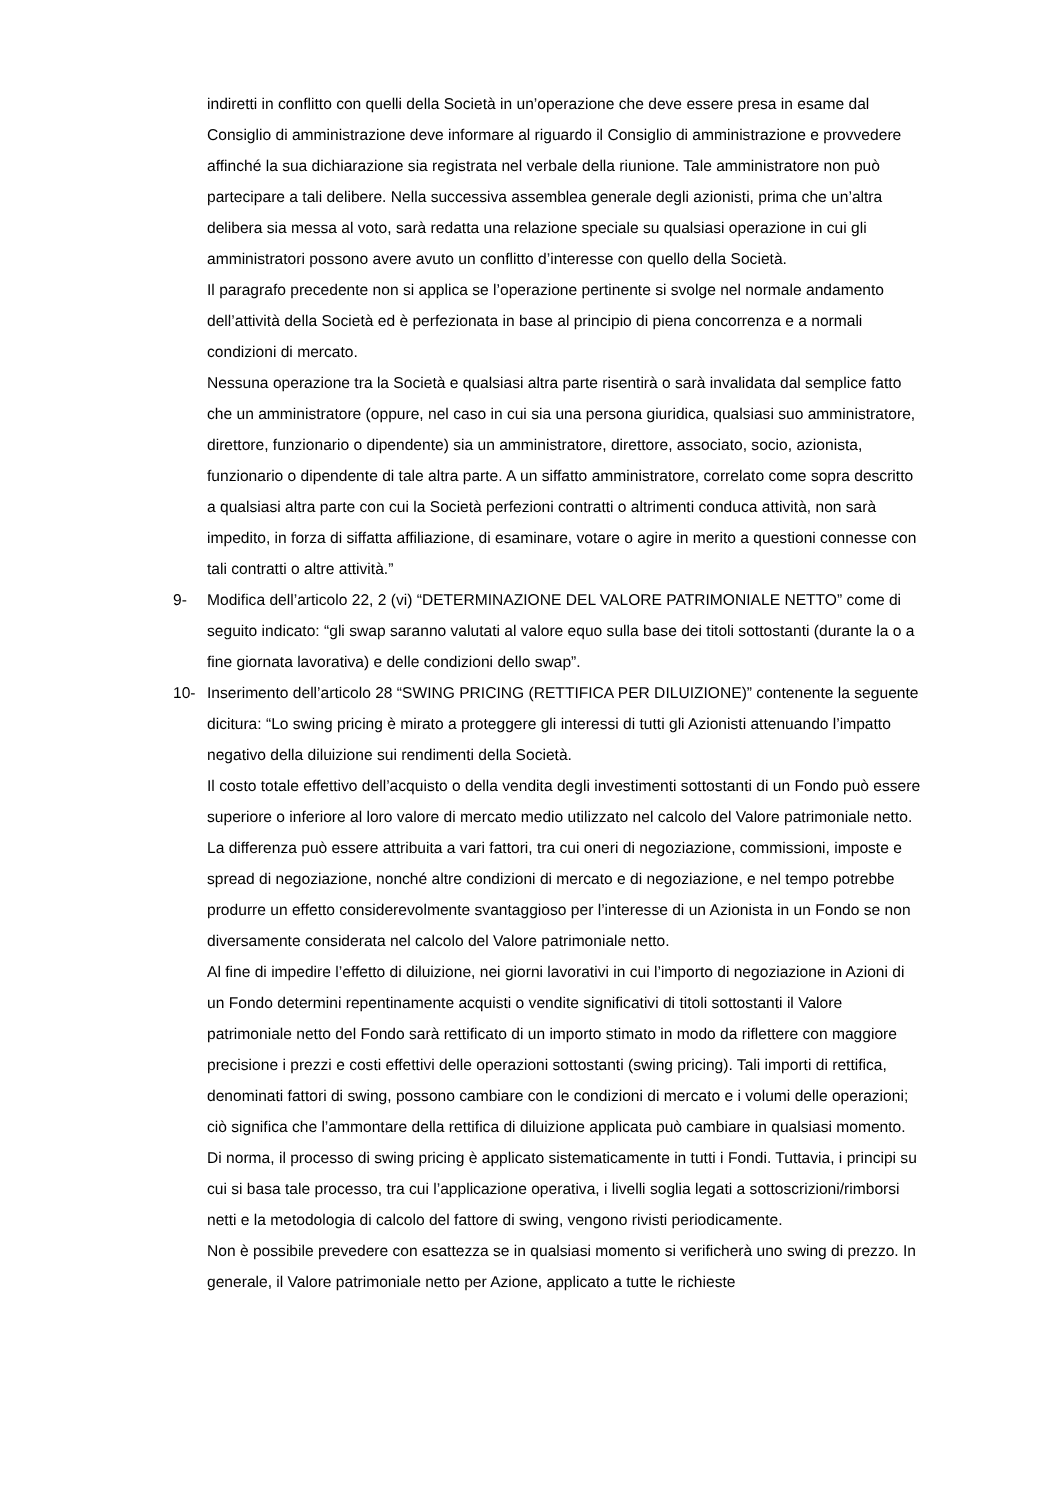indiretti in conflitto con quelli della Società in un’operazione che deve essere presa in esame dal Consiglio di amministrazione deve informare al riguardo il Consiglio di amministrazione e provvedere affinché la sua dichiarazione sia registrata nel verbale della riunione. Tale amministratore non può partecipare a tali delibere. Nella successiva assemblea generale degli azionisti, prima che un’altra delibera sia messa al voto, sarà redatta una relazione speciale su qualsiasi operazione in cui gli amministratori possono avere avuto un conflitto d’interesse con quello della Società.
Il paragrafo precedente non si applica se l’operazione pertinente si svolge nel normale andamento dell’attività della Società ed è perfezionata in base al principio di piena concorrenza e a normali condizioni di mercato.
Nessuna operazione tra la Società e qualsiasi altra parte risentirà o sarà invalidata dal semplice fatto che un amministratore (oppure, nel caso in cui sia una persona giuridica, qualsiasi suo amministratore, direttore, funzionario o dipendente) sia un amministratore, direttore, associato, socio, azionista, funzionario o dipendente di tale altra parte. A un siffatto amministratore, correlato come sopra descritto a qualsiasi altra parte con cui la Società perfezioni contratti o altrimenti conduca attività, non sarà impedito, in forza di siffatta affiliazione, di esaminare, votare o agire in merito a questioni connesse con tali contratti o altre attività.”
9- Modifica dell’articolo 22, 2 (vi) “DETERMINAZIONE DEL VALORE PATRIMONIALE NETTO” come di seguito indicato: “gli swap saranno valutati al valore equo sulla base dei titoli sottostanti (durante la o a fine giornata lavorativa) e delle condizioni dello swap”.
10- Inserimento dell’articolo 28 “SWING PRICING (RETTIFICA PER DILUIZIONE)” contenente la seguente dicitura: “Lo swing pricing è mirato a proteggere gli interessi di tutti gli Azionisti attenuando l’impatto negativo della diluizione sui rendimenti della Società.
Il costo totale effettivo dell’acquisto o della vendita degli investimenti sottostanti di un Fondo può essere superiore o inferiore al loro valore di mercato medio utilizzato nel calcolo del Valore patrimoniale netto. La differenza può essere attribuita a vari fattori, tra cui oneri di negoziazione, commissioni, imposte e spread di negoziazione, nonché altre condizioni di mercato e di negoziazione, e nel tempo potrebbe produrre un effetto considerevolmente svantaggioso per l’interesse di un Azionista in un Fondo se non diversamente considerata nel calcolo del Valore patrimoniale netto.
Al fine di impedire l’effetto di diluizione, nei giorni lavorativi in cui l’importo di negoziazione in Azioni di un Fondo determini repentinamente acquisti o vendite significativi di titoli sottostanti il Valore patrimoniale netto del Fondo sarà rettificato di un importo stimato in modo da riflettere con maggiore precisione i prezzi e costi effettivi delle operazioni sottostanti (swing pricing). Tali importi di rettifica, denominati fattori di swing, possono cambiare con le condizioni di mercato e i volumi delle operazioni; ciò significa che l’ammontare della rettifica di diluizione applicata può cambiare in qualsiasi momento.
Di norma, il processo di swing pricing è applicato sistematicamente in tutti i Fondi. Tuttavia, i principi su cui si basa tale processo, tra cui l’applicazione operativa, i livelli soglia legati a sottoscrizioni/rimborsi netti e la metodologia di calcolo del fattore di swing, vengono rivisti periodicamente.
Non è possibile prevedere con esattezza se in qualsiasi momento si verificherà uno swing di prezzo. In generale, il Valore patrimoniale netto per Azione, applicato a tutte le richieste